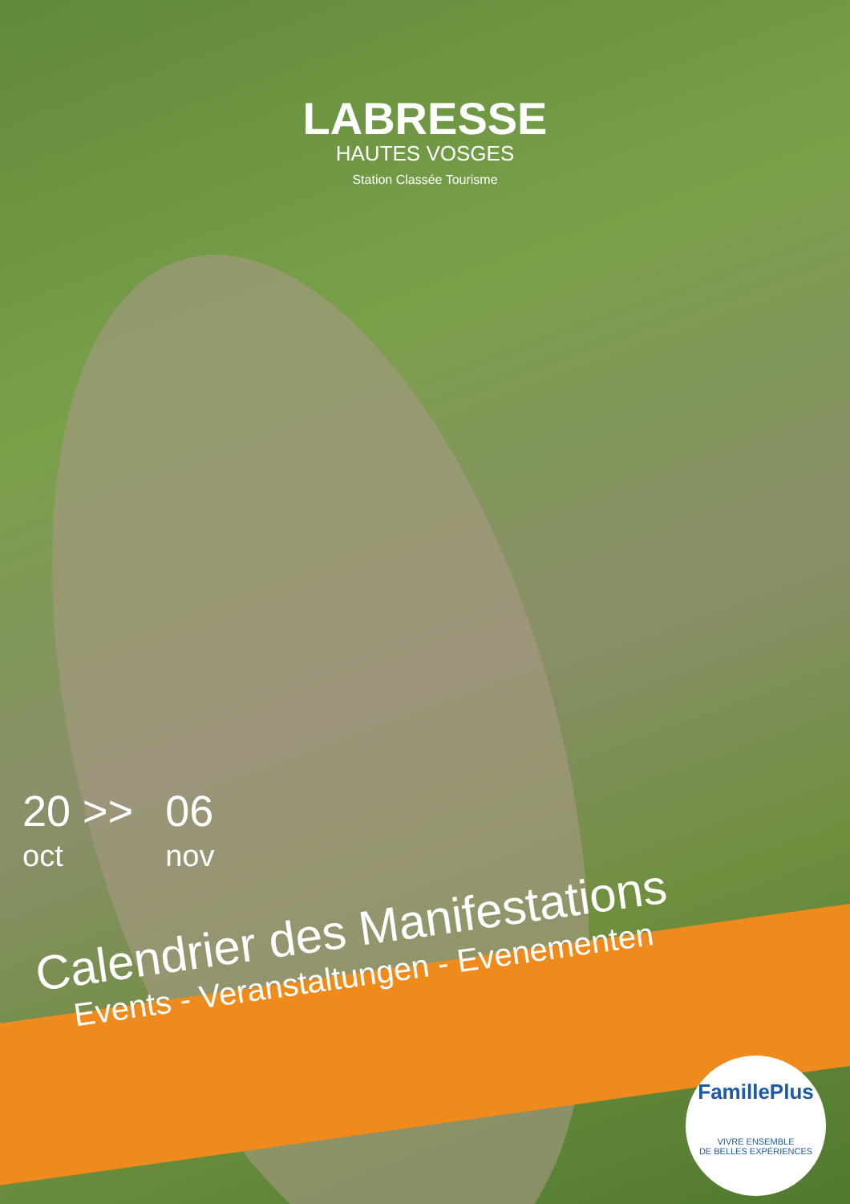LABRESSE
HAUTES VOSGES
Station Classée Tourisme
20 >>
oct
06
nov
Calendrier des Manifestations
Events - Veranstaltungen - Evenementen
FamillePlus
VIVRE ENSEMBLE
DE BELLES EXPÉRIENCES